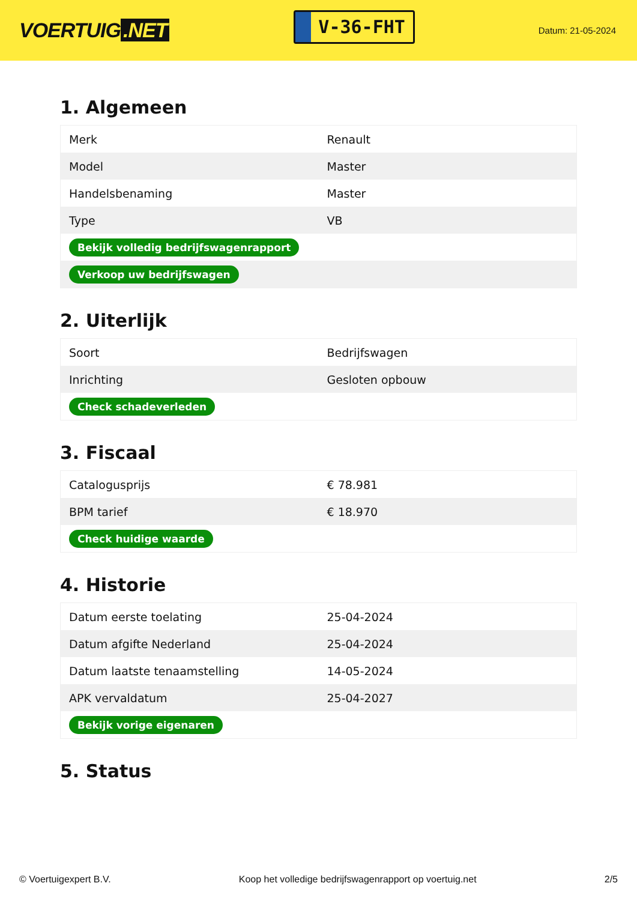VOERTUIG.NET
V-36-FHT
Datum: 21-05-2024
1. Algemeen
| Merk | Renault |
| Model | Master |
| Handelsbenaming | Master |
| Type | VB |
| Bekijk volledig bedrijfswagenrapport | |
| Verkoop uw bedrijfswagen | |
2. Uiterlijk
| Soort | Bedrijfswagen |
| Inrichting | Gesloten opbouw |
| Check schadeverleden | |
3. Fiscaal
| Catalogusprijs | € 78.981 |
| BPM tarief | € 18.970 |
| Check huidige waarde | |
4. Historie
| Datum eerste toelating | 25-04-2024 |
| Datum afgifte Nederland | 25-04-2024 |
| Datum laatste tenaamstelling | 14-05-2024 |
| APK vervaldatum | 25-04-2027 |
| Bekijk vorige eigenaren | |
5. Status
© Voertuigexpert B.V. Koop het volledige bedrijfswagenrapport op voertuig.net 2/5